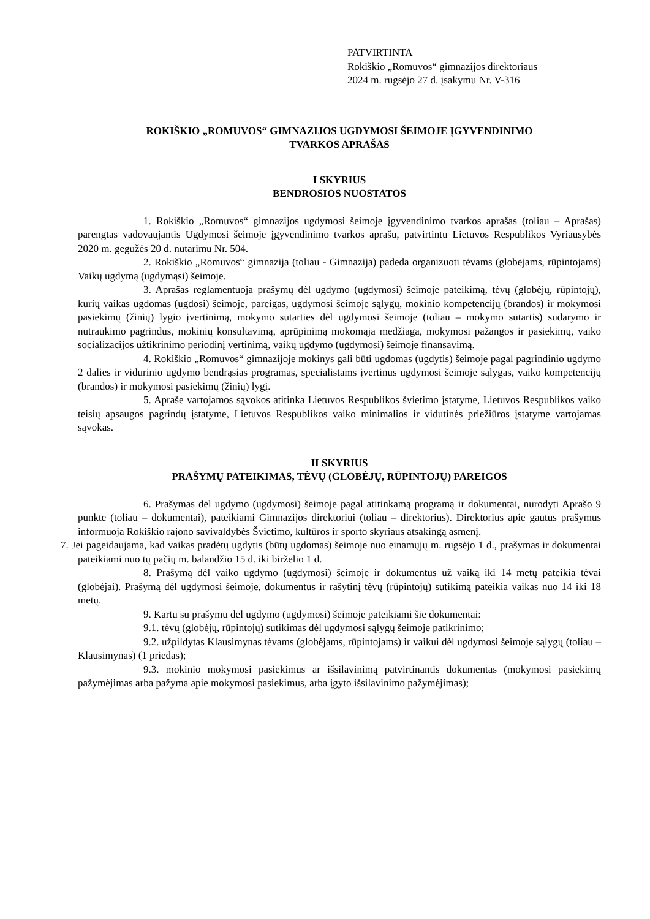PATVIRTINTA
Rokiškio „Romuvos“ gimnazijos direktoriaus
2024 m. rugsėjo 27 d. įsakymu Nr. V-316
ROKIŠKIO „ROMUVOS“ GIMNAZIJOS UGDYMOSI ŠEIMOJE ĮGYVENDINIMO
TVARKOS APRAŠAS
I SKYRIUS
BENDROSIOS NUOSTATOS
1. Rokiškio „Romuvos“ gimnazijos ugdymosi šeimoje įgyvendinimo tvarkos aprašas (toliau – Aprašas) parengtas vadovaujantis Ugdymosi šeimoje įgyvendinimo tvarkos aprašu, patvirtintu Lietuvos Respublikos Vyriausybės 2020 m. gegužės 20 d. nutarimu Nr. 504.
2. Rokiškio „Romuvos“ gimnazija (toliau - Gimnazija) padeda organizuoti tėvams (globėjams, rūpintojams) Vaikų ugdymą (ugdymąsi) šeimoje.
3. Aprašas reglamentuoja prašymų dėl ugdymo (ugdymosi) šeimoje pateikimą, tėvų (globėjų, rūpintojų), kurių vaikas ugdomas (ugdosi) šeimoje, pareigas, ugdymosi šeimoje sąlygų, mokinio kompetencijų (brandos) ir mokymosi pasiekimų (žinių) lygio įvertinimą, mokymo sutarties dėl ugdymosi šeimoje (toliau – mokymo sutartis) sudarymo ir nutraukimo pagrindus, mokinių konsultavimą, aprūpinimą mokomąja medžiaga, mokymosi pažangos ir pasiekimų, vaiko socializacijos užtikrinimo periodinį vertinimą, vaikų ugdymo (ugdymosi) šeimoje finansavimą.
4. Rokiškio „Romuvos“ gimnazijoje mokinys gali būti ugdomas (ugdytis) šeimoje pagal pagrindinio ugdymo 2 dalies ir vidurinio ugdymo bendrąsias programas, specialistams įvertinus ugdymosi šeimoje sąlygas, vaiko kompetencijų (brandos) ir mokymosi pasiekimų (žinių) lygį.
5. Apraše vartojamos sąvokos atitinka Lietuvos Respublikos švietimo įstatyme, Lietuvos Respublikos vaiko teisių apsaugos pagrindų įstatyme, Lietuvos Respublikos vaiko minimalios ir vidutinės priežiūros įstatyme vartojamas sąvokas.
II SKYRIUS
PRAŠYMŲ PATEIKIMAS, TĖVŲ (GLOBĖJŲ, RŪPINTOJŲ) PAREIGOS
6. Prašymas dėl ugdymo (ugdymosi) šeimoje pagal atitinkamą programą ir dokumentai, nurodyti Aprašo 9 punkte (toliau – dokumentai), pateikiami Gimnazijos direktoriui (toliau – direktorius). Direktorius apie gautus prašymus informuoja Rokiškio rajono savivaldybės Švietimo, kultūros ir sporto skyriaus atsakingą asmenį.
7. Jei pageidaujama, kad vaikas pradėtų ugdytis (būtų ugdomas) šeimoje nuo einamųjų m. rugsėjo 1 d., prašymas ir dokumentai pateikiami nuo tų pačių m. balandžio 15 d. iki birželio 1 d.
8. Prašymą dėl vaiko ugdymo (ugdymosi) šeimoje ir dokumentus už vaiką iki 14 metų pateikia tėvai (globėjai). Prašymą dėl ugdymosi šeimoje, dokumentus ir rašytinį tėvų (rūpintojų) sutikimą pateikia vaikas nuo 14 iki 18 metų.
9. Kartu su prašymu dėl ugdymo (ugdymosi) šeimoje pateikiami šie dokumentai:
9.1. tėvų (globėjų, rūpintojų) sutikimas dėl ugdymosi sąlygų šeimoje patikrinimo;
9.2. užpildytas Klausimynas tėvams (globėjams, rūpintojams) ir vaikui dėl ugdymosi šeimoje sąlygų (toliau – Klausimynas) (1 priedas);
9.3. mokinio mokymosi pasiekimus ar išsilavinimą patvirtinantis dokumentas (mokymosi pasiekimų pažymėjimas arba pažyma apie mokymosi pasiekimus, arba įgyto išsilavinimo pažymėjimas);